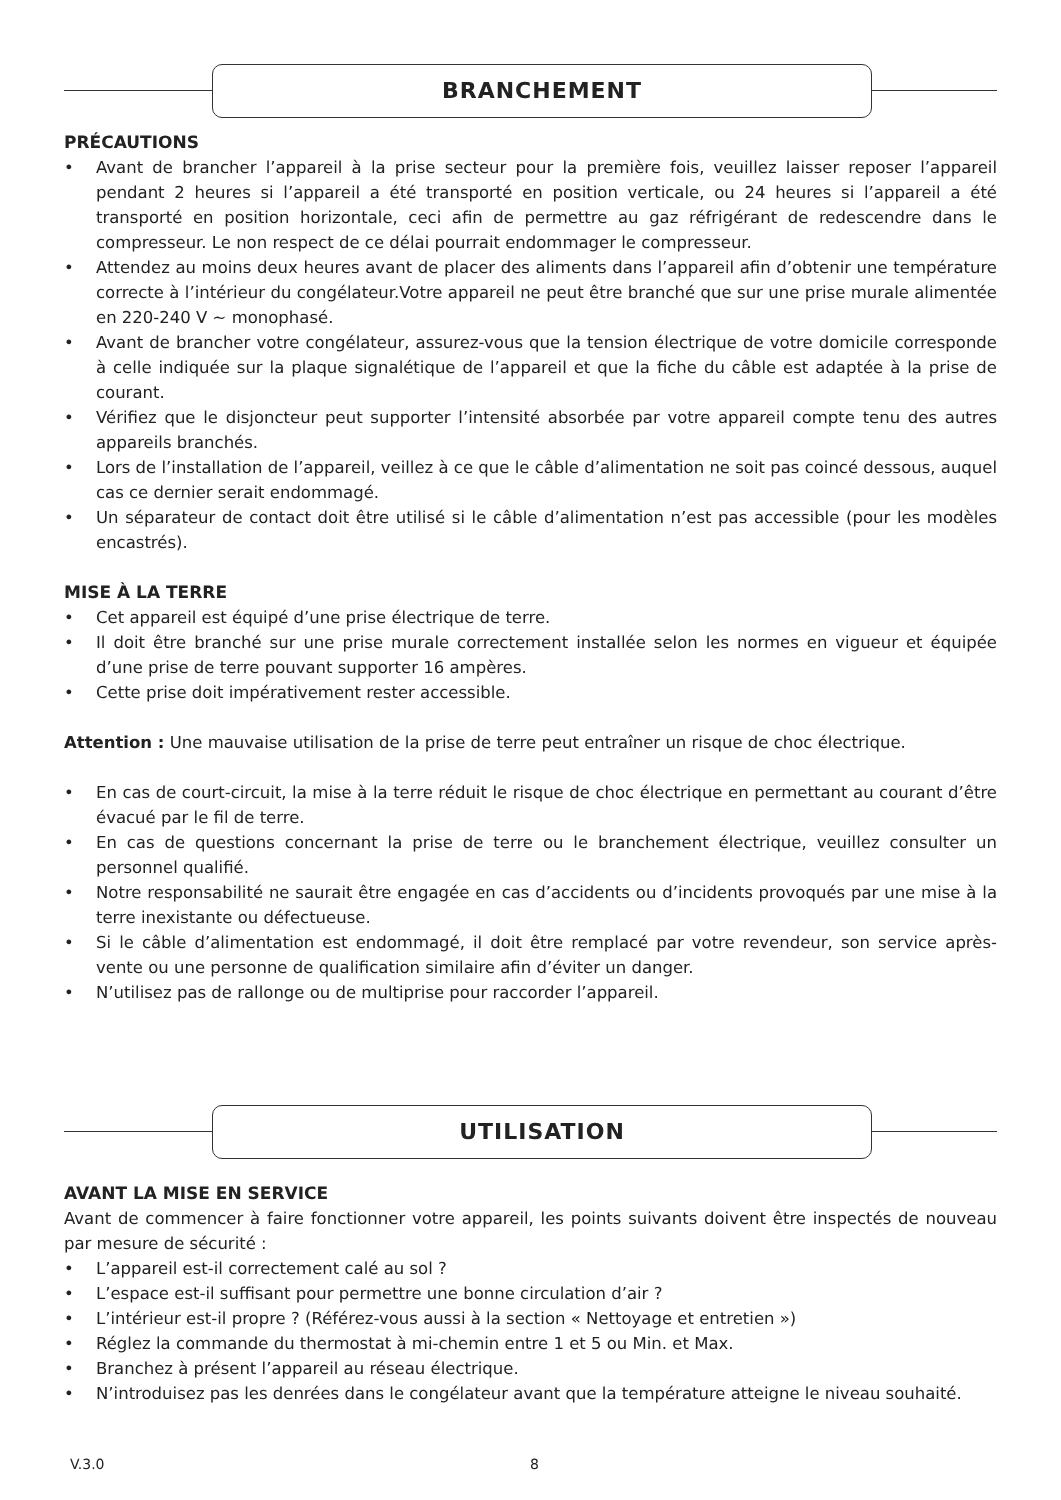BRANCHEMENT
PRÉCAUTIONS
• Avant de brancher l’appareil à la prise secteur pour la première fois, veuillez laisser reposer l’appareil pendant 2 heures si l’appareil a été transporté en position verticale, ou 24 heures si l’appareil a été transporté en position horizontale, ceci afin de permettre au gaz réfrigérant de redescendre dans le compresseur. Le non respect de ce délai pourrait endommager le compresseur.
• Attendez au moins deux heures avant de placer des aliments dans l’appareil afin d’obtenir une température correcte à l’intérieur du congélateur.Votre appareil ne peut être branché que sur une prise murale alimentée en 220-240 V ~ monophasé.
• Avant de brancher votre congélateur, assurez-vous que la tension électrique de votre domicile corresponde à celle indiquée sur la plaque signalétique de l’appareil et que la fiche du câble est adaptée à la prise de courant.
• Vérifiez que le disjoncteur peut supporter l’intensité absorbée par votre appareil compte tenu des autres appareils branchés.
• Lors de l’installation de l’appareil, veillez à ce que le câble d’alimentation ne soit pas coincé dessous, auquel cas ce dernier serait endommagé.
• Un séparateur de contact doit être utilisé si le câble d’alimentation n’est pas accessible (pour les modèles encastrés).
MISE À LA TERRE
• Cet appareil est équipé d’une prise électrique de terre.
• Il doit être branché sur une prise murale correctement installée selon les normes en vigueur et équipée d’une prise de terre pouvant supporter 16 ampères.
• Cette prise doit impérativement rester accessible.
Attention : Une mauvaise utilisation de la prise de terre peut entraîner un risque de choc électrique.
• En cas de court-circuit, la mise à la terre réduit le risque de choc électrique en permettant au courant d’être évacué par le fil de terre.
• En cas de questions concernant la prise de terre ou le branchement électrique, veuillez consulter un personnel qualifié.
• Notre responsabilité ne saurait être engagée en cas d’accidents ou d’incidents provoqués par une mise à la terre inexistante ou défectueuse.
• Si le câble d’alimentation est endommagé, il doit être remplacé par votre revendeur, son service après-vente ou une personne de qualification similaire afin d’éviter un danger.
• N’utilisez pas de rallonge ou de multiprise pour raccorder l’appareil.
UTILISATION
AVANT LA MISE EN SERVICE
Avant de commencer à faire fonctionner votre appareil, les points suivants doivent être inspectés de nouveau par mesure de sécurité :
• L’appareil est-il correctement calé au sol ?
• L’espace est-il suffisant pour permettre une bonne circulation d’air ?
• L’intérieur est-il propre ? (Référez-vous aussi à la section « Nettoyage et entretien »)
• Réglez la commande du thermostat à mi-chemin entre 1 et 5 ou Min. et Max.
• Branchez à présent l’appareil au réseau électrique.
• N’introduisez pas les denrées dans le congélateur avant que la température atteigne le niveau souhaité.
V.3.0 8